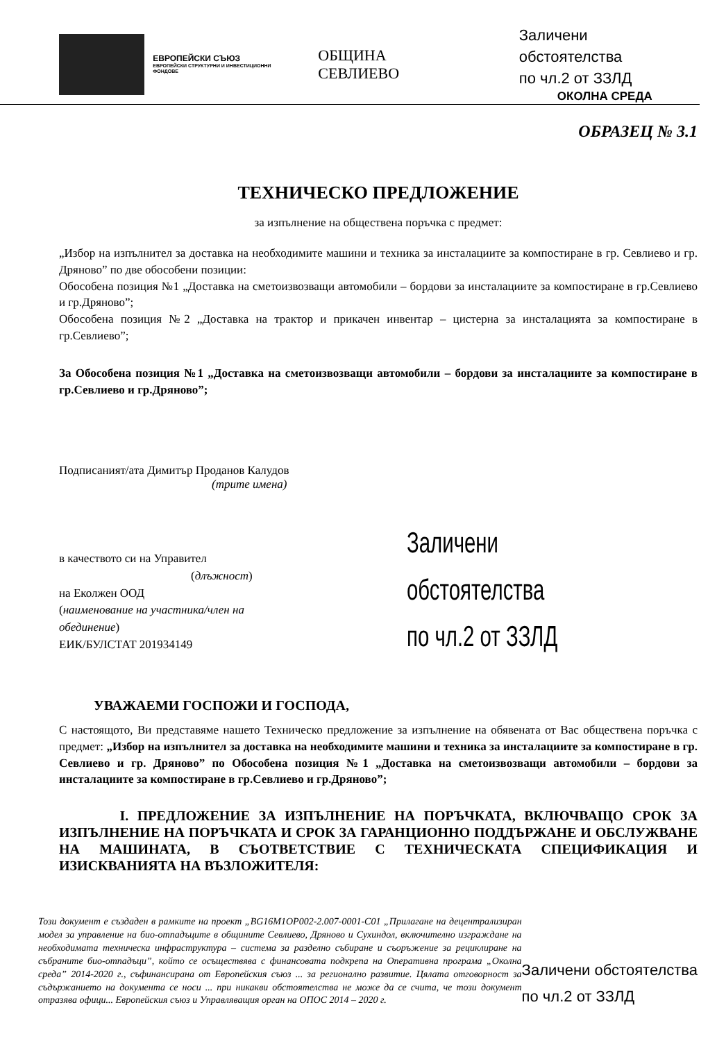ЕВРОПЕЙСКИ СЪЮЗ
ЕВРОПЕЙСКИ СТРУКТУРНИ И ИНВЕСТИЦИОННИ ФОНДОВЕ
ОБЩИНА СЕВЛИЕВО
Заличени обстоятелства
по чл.2 от ЗЗЛД
ОКОЛНА СРЕДА
ОБРАЗЕЦ № 3.1
ТЕХНИЧЕСКО ПРЕДЛОЖЕНИЕ
за изпълнение на обществена поръчка с предмет:
„Избор на изпълнител за доставка на необходимите машини и техника за инсталациите за компостиране в гр. Севлиево и гр. Дряново” по две обособени позиции:
Обособена позиция №1 „Доставка на сметоизвозващи автомобили – бордови за инсталациите за компостиране в гр.Севлиево и гр.Дряново”;
Обособена позиция №2 „Доставка на трактор и прикачен инвентар – цистерна за инсталацията за компостиране в гр.Севлиево”;
За Обособена позиция №1 „Доставка на сметоизвозващи автомобили – бордови за инсталациите за компостиране в гр.Севлиево и гр.Дряново”;
Подписаният/ата Димитър Проданов Калудов
(трите имена)
в качеството си на Управител
(длъжност)
на Еколжен ООД
(наименование на участника/член на обединение)
ЕИК/БУЛСТАТ 201934149
Заличени обстоятелства
по чл.2 от ЗЗЛД
УВАЖАЕМИ ГОСПОЖИ И ГОСПОДА,
С настоящото, Ви представяме нашето Техническо предложение за изпълнение на обявената от Вас обществена поръчка с предмет: „Избор на изпълнител за доставка на необходимите машини и техника за инсталациите за компостиране в гр. Севлиево и гр. Дряново” по Обособена позиция №1 „Доставка на сметоизвозващи автомобили – бордови за инсталациите за компостиране в гр.Севлиево и гр.Дряново”;
I. ПРЕДЛОЖЕНИЕ ЗА ИЗПЪЛНЕНИЕ НА ПОРЪЧКАТА, ВКЛЮЧВАЩО СРОК ЗА ИЗПЪЛНЕНИЕ НА ПОРЪЧКАТА И СРОК ЗА ГАРАНЦИОННО ПОДДЪРЖАНЕ И ОБСЛУЖВАНЕ НА МАШИНАТА, В СЪОТВЕТСТВИЕ С ТЕХНИЧЕСКАТА СПЕЦИФИКАЦИЯ И ИЗИСКВАНИЯТА НА ВЪЗЛОЖИТЕЛЯ:
Този документ е създаден в рамките на проект „BG16M1OP002-2.007-0001-C01 „Прилагане на децентрализиран модел за управление на био-отпадъците в общините Севлиево, Дряново и Сухиндол, включително изграждане на необходимата техническа инфраструктура – система за разделно събиране и съоръжение за рециклиране на събраните био-отпадъци”, който се осъществява с финансовата подкрепа на Оперативна програма „Околна среда” 2014-2020 г., съфинансирана от Европейския съюз ... за регионално развитие. Цялата отговорност за съдържанието на документа се носи ... при никакви обстоятелства не може да се счита, че този документ отразява офици... Европейския съюз и Управляващия орган на ОПОС 2014 – 2020 г.
Заличени обстоятелства
по чл.2 от ЗЗЛД